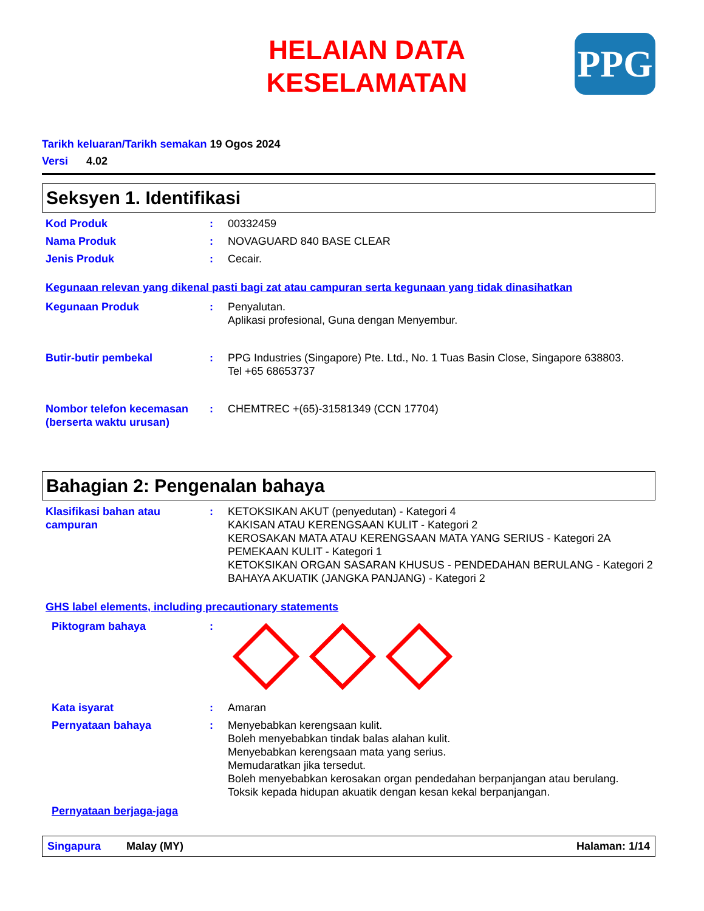PPG
HELAIAN DATA
KESELAMATAN
Tarikh keluaran/Tarikh semakan 19 Ogos 2024
Versi 4.02
Seksyen 1. Identifikasi
Kod Produk : 00332459
Nama Produk : NOVAGUARD 840 BASE CLEAR
Jenis Produk : Cecair.
Kegunaan relevan yang dikenal pasti bagi zat atau campuran serta kegunaan yang tidak dinasihatkan
Kegunaan Produk : Penyalutan.
Aplikasi profesional, Guna dengan Menyembur.
Butir-butir pembekal : PPG Industries (Singapore) Pte. Ltd., No. 1 Tuas Basin Close, Singapore 638803.
Tel +65 68653737
Nombor telefon kecemasan (berserta waktu urusan)
: CHEMTREC +(65)-31581349 (CCN 17704)
Bahagian 2: Pengenalan bahaya
Klasifikasi bahan atau campuran
: KETOKSIKAN AKUT (penyedutan) - Kategori 4
KAKISAN ATAU KERENGSAAN KULIT - Kategori 2
KEROSAKAN MATA ATAU KERENGSAAN MATA YANG SERIUS - Kategori 2A
PEMEKAAN KULIT - Kategori 1
KETOKSIKAN ORGAN SASARAN KHUSUS - PENDEDAHAN BERULANG - Kategori 2
BAHAYA AKUATIK (JANGKA PANJANG) - Kategori 2
GHS label elements, including precautionary statements
Piktogram bahaya :
Kata isyarat : Amaran
Pernyataan bahaya : Menyebabkan kerengsaan kulit.
Boleh menyebabkan tindak balas alahan kulit.
Menyebabkan kerengsaan mata yang serius.
Memudaratkan jika tersedut.
Boleh menyebabkan kerosakan organ pendedahan berpanjangan atau berulang.
Toksik kepada hidupan akuatik dengan kesan kekal berpanjangan.
Pernyataan berjaga-jaga
Singapura Malay (MY) Halaman: 1/14